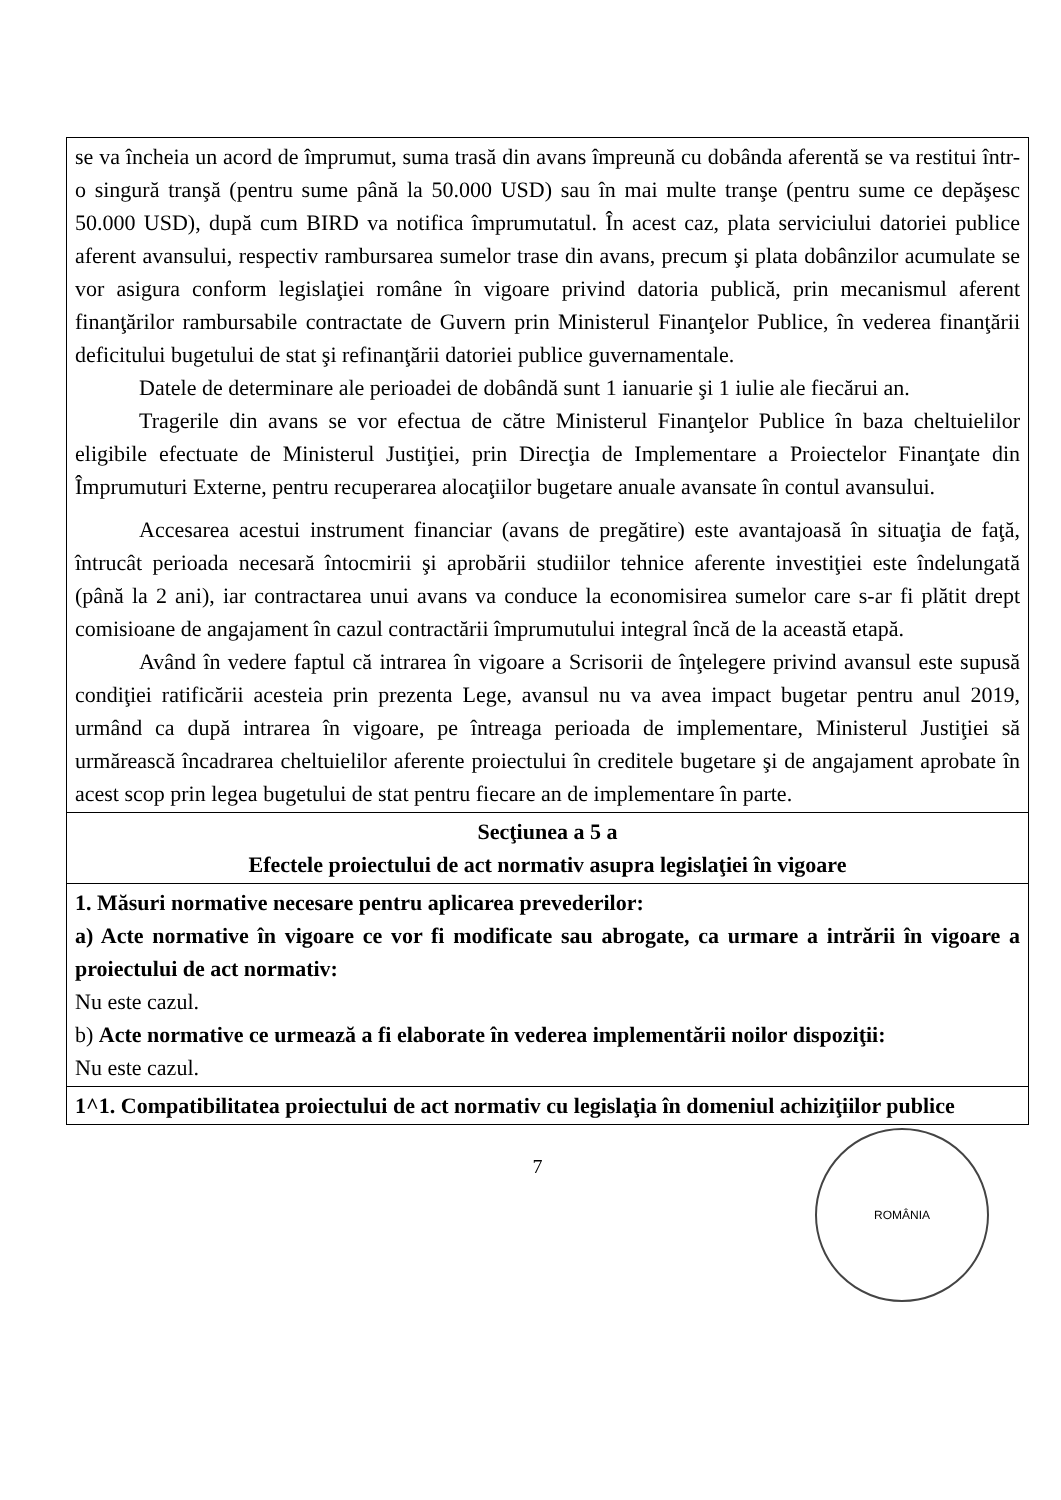| se va încheia un acord de împrumut, suma trasă din avans împreună cu dobânda aferentă se va restitui într-o singură tranşă (pentru sume până la 50.000 USD) sau în mai multe tranşe (pentru sume ce depăşesc 50.000 USD), după cum BIRD va notifica împrumutatul. În acest caz, plata serviciului datoriei publice aferent avansului, respectiv rambursarea sumelor trase din avans, precum şi plata dobânzilor acumulate se vor asigura conform legislaţiei române în vigoare privind datoria publică, prin mecanismul aferent finanţărilor rambursabile contractate de Guvern prin Ministerul Finanţelor Publice, în vederea finanţării deficitului bugetului de stat şi refinanţării datoriei publice guvernamentale. Datele de determinare ale perioadei de dobândă sunt 1 ianuarie şi 1 iulie ale fiecărui an. Tragerile din avans se vor efectua de către Ministerul Finanţelor Publice în baza cheltuielilor eligibile efectuate de Ministerul Justiţiei, prin Direcţia de Implementare a Proiectelor Finanţate din Împrumuturi Externe, pentru recuperarea alocaţiilor bugetare anuale avansate în contul avansului. Accesarea acestui instrument financiar (avans de pregătire) este avantajoasă în situaţia de faţă, întrucât perioada necesară întocmirii şi aprobării studiilor tehnice aferente investiţiei este îndelungată (până la 2 ani), iar contractarea unui avans va conduce la economisirea sumelor care s-ar fi plătit drept comisioane de angajament în cazul contractării împrumutului integral încă de la această etapă. Având în vedere faptul că intrarea în vigoare a Scrisorii de înţelegere privind avansul este supusă condiţiei ratificării acesteia prin prezenta Lege, avansul nu va avea impact bugetar pentru anul 2019, urmând ca după intrarea în vigoare, pe întreaga perioada de implementare, Ministerul Justiţiei să urmărească încadrarea cheltuielilor aferente proiectului în creditele bugetare şi de angajament aprobate în acest scop prin legea bugetului de stat pentru fiecare an de implementare în parte. |
| Secţiunea a 5 a Efectele proiectului de act normativ asupra legislaţiei în vigoare |
| 1. Măsuri normative necesare pentru aplicarea prevederilor: a) Acte normative în vigoare ce vor fi modificate sau abrogate, ca urmare a intrării în vigoare a proiectului de act normativ: Nu este cazul. b) Acte normative ce urmează a fi elaborate în vederea implementării noilor dispoziţii: Nu este cazul. |
| 1^1. Compatibilitatea proiectului de act normativ cu legislaţia în domeniul achiziţiilor publice |
7
ROMÂNIA